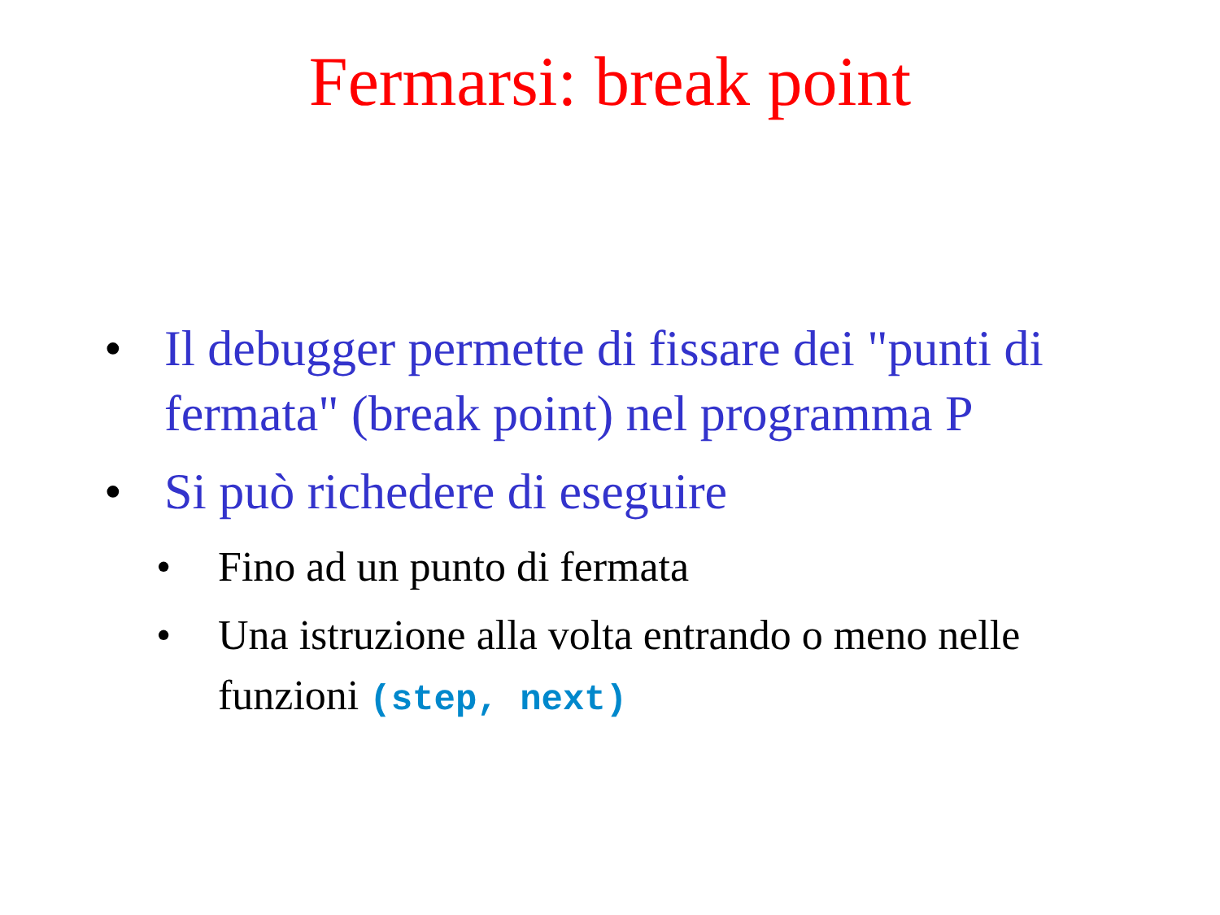Fermarsi: break point
• Il debugger permette di fissare dei "punti di fermata" (break point) nel programma P
• Si può richedere di eseguire
• Fino ad un punto di fermata
• Una istruzione alla volta entrando o meno nelle funzioni (step, next)